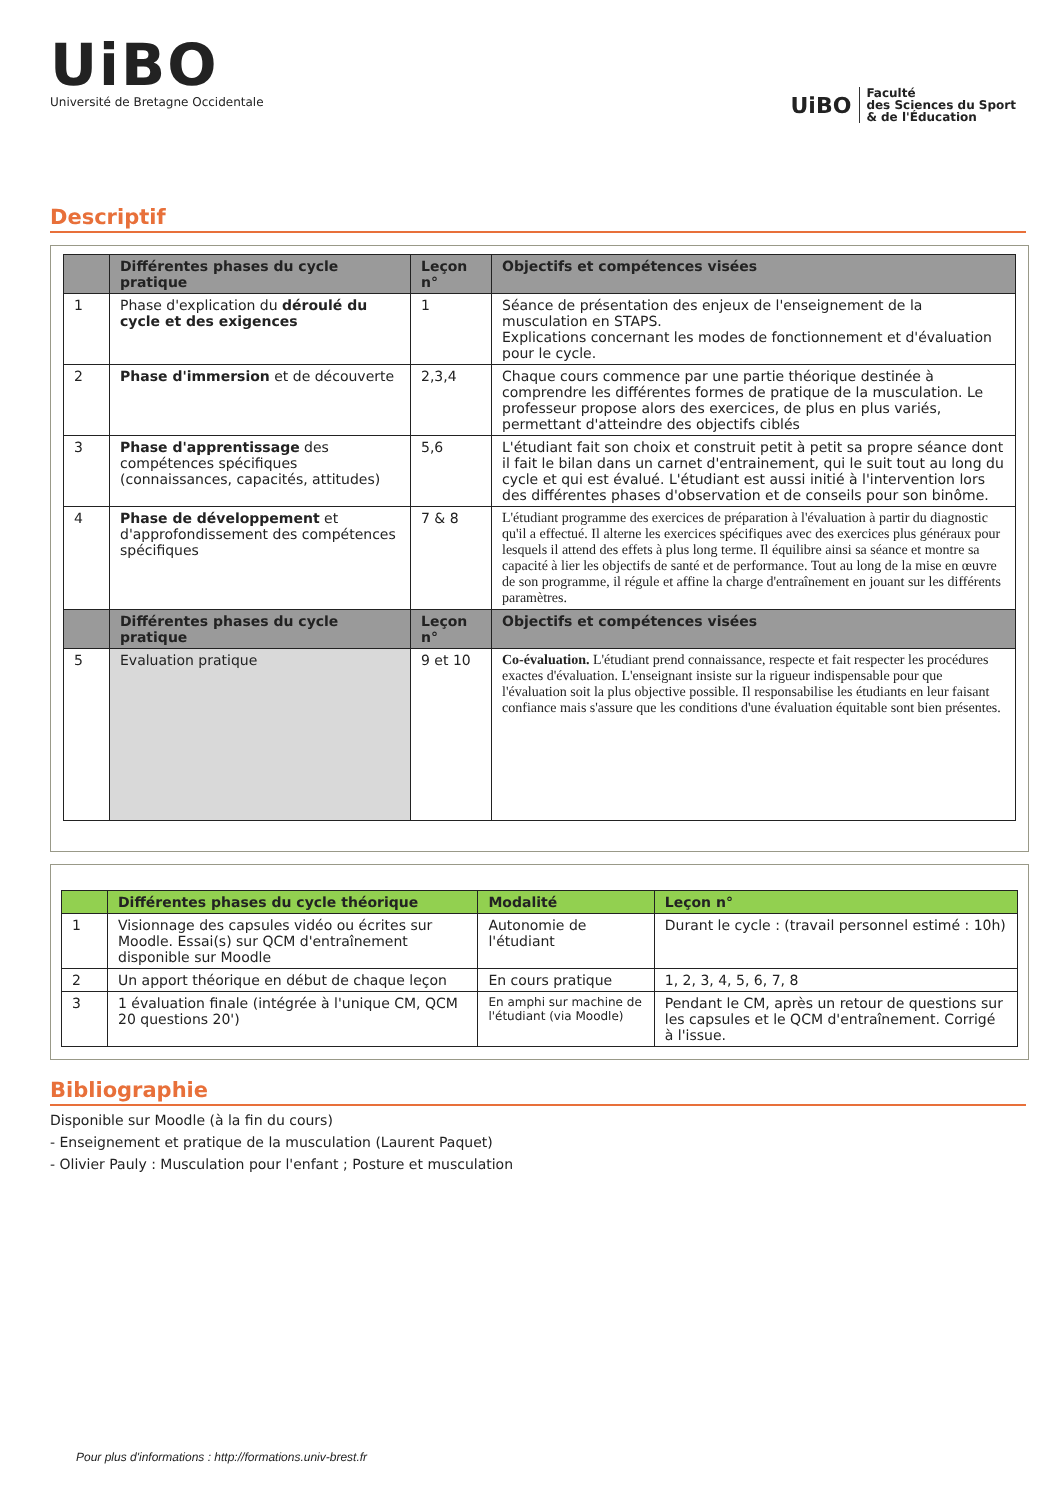UiBO
Université de Bretagne Occidentale
UiBO Faculté
des Sciences du Sport
& de l'Éducation
Descriptif
| | Différentes phases du cycle pratique | Leçon n° | Objectifs et compétences visées |
| --- | --- | --- | --- |
| 1 | Phase d'explication du déroulé du cycle et des exigences | 1 | Séance de présentation des enjeux de l'enseignement de la musculation en STAPS. Explications concernant les modes de fonctionnement et d'évaluation pour le cycle. |
| 2 | Phase d'immersion et de découverte | 2,3,4 | Chaque cours commence par une partie théorique destinée à comprendre les différentes formes de pratique de la musculation. Le professeur propose alors des exercices, de plus en plus variés, permettant d'atteindre des objectifs ciblés |
| 3 | Phase d'apprentissage des compétences spécifiques (connaissances, capacités, attitudes) | 5,6 | L'étudiant fait son choix et construit petit à petit sa propre séance dont il fait le bilan dans un carnet d'entrainement, qui le suit tout au long du cycle et qui est évalué. L'étudiant est aussi initié à l'intervention lors des différentes phases d'observation et de conseils pour son binôme. |
| 4 | Phase de développement et d'approfondissement des compétences spécifiques | 7 & 8 | L'étudiant programme des exercices de préparation à l'évaluation à partir du diagnostic qu'il a effectué. Il alterne les exercices spécifiques avec des exercices plus généraux pour lesquels il attend des effets à plus long terme. Il équilibre ainsi sa séance et montre sa capacité à lier les objectifs de santé et de performance. Tout au long de la mise en œuvre de son programme, il régule et affine la charge d'entraînement en jouant sur les différents paramètres. |
| | Différentes phases du cycle pratique | Leçon n° | Objectifs et compétences visées |
| 5 | Evaluation pratique | 9 et 10 | Co-évaluation. L'étudiant prend connaissance, respecte et fait respecter les procédures exactes d'évaluation. L'enseignant insiste sur la rigueur indispensable pour que l'évaluation soit la plus objective possible. Il responsabilise les étudiants en leur faisant confiance mais s'assure que les conditions d'une évaluation équitable sont bien présentes. |
| | Différentes phases du cycle théorique | Modalité | Leçon n° |
| --- | --- | --- | --- |
| 1 | Visionnage des capsules vidéo ou écrites sur Moodle. Essai(s) sur QCM d'entraînement disponible sur Moodle | Autonomie de l'étudiant | Durant le cycle : (travail personnel estimé : 10h) |
| 2 | Un apport théorique en début de chaque leçon | En cours pratique | 1, 2, 3, 4, 5, 6, 7, 8 |
| 3 | 1 évaluation finale (intégrée à l'unique CM, QCM 20 questions 20') | En amphi sur machine de l'étudiant (via Moodle) | Pendant le CM, après un retour de questions sur les capsules et le QCM d'entraînement. Corrigé à l'issue. |
Bibliographie
Disponible sur Moodle (à la fin du cours)
- Enseignement et pratique de la musculation (Laurent Paquet)
- Olivier Pauly : Musculation pour l'enfant ; Posture et musculation
Pour plus d'informations : http://formations.univ-brest.fr